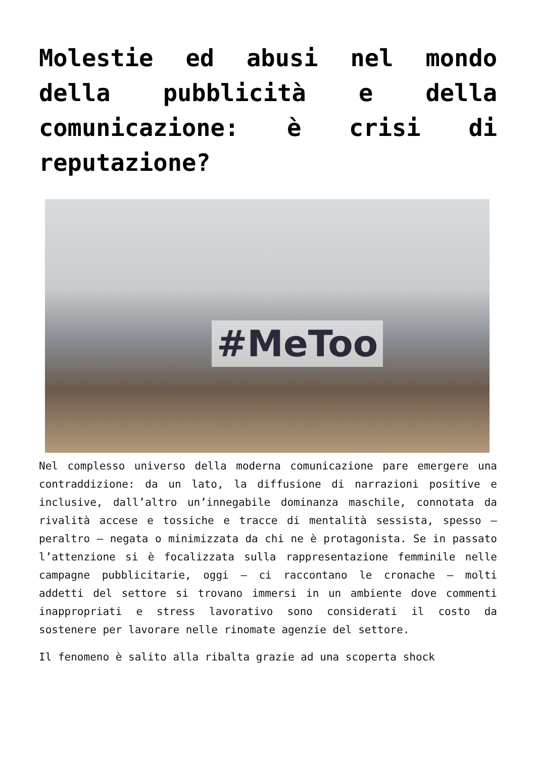Molestie ed abusi nel mondo della pubblicità e della comunicazione: è crisi di reputazione?
#MeToo
Nel complesso universo della moderna comunicazione pare emergere una contraddizione: da un lato, la diffusione di narrazioni positive e inclusive, dall’altro un’innegabile dominanza maschile, connotata da rivalità accese e tossiche e tracce di mentalità sessista, spesso – peraltro – negata o minimizzata da chi ne è protagonista. Se in passato l’attenzione si è focalizzata sulla rappresentazione femminile nelle campagne pubblicitarie, oggi – ci raccontano le cronache – molti addetti del settore si trovano immersi in un ambiente dove commenti inappropriati e stress lavorativo sono considerati il costo da sostenere per lavorare nelle rinomate agenzie del settore.
Il fenomeno è salito alla ribalta grazie ad una scoperta shock